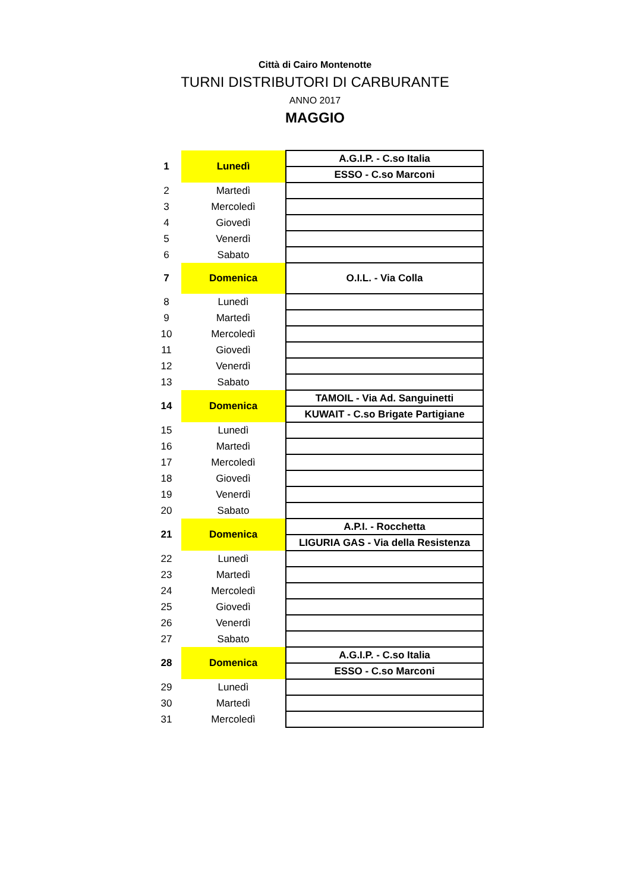Città di Cairo Montenotte
TURNI DISTRIBUTORI DI CARBURANTE
ANNO 2017
MAGGIO
| 1 | Lunedì | A.G.I.P. - C.so Italia |
| | | ESSO - C.so Marconi |
| 2 | Martedì | |
| 3 | Mercoledì | |
| 4 | Giovedì | |
| 5 | Venerdì | |
| 6 | Sabato | |
| 7 | Domenica | O.I.L. - Via Colla |
| 8 | Lunedì | |
| 9 | Martedì | |
| 10 | Mercoledì | |
| 11 | Giovedì | |
| 12 | Venerdì | |
| 13 | Sabato | |
| 14 | Domenica | TAMOIL - Via Ad. Sanguinetti |
| | | KUWAIT - C.so Brigate Partigiane |
| 15 | Lunedì | |
| 16 | Martedì | |
| 17 | Mercoledì | |
| 18 | Giovedì | |
| 19 | Venerdì | |
| 20 | Sabato | |
| 21 | Domenica | A.P.I. - Rocchetta |
| | | LIGURIA GAS - Via della Resistenza |
| 22 | Lunedì | |
| 23 | Martedì | |
| 24 | Mercoledì | |
| 25 | Giovedì | |
| 26 | Venerdì | |
| 27 | Sabato | |
| 28 | Domenica | A.G.I.P. - C.so Italia |
| | | ESSO - C.so Marconi |
| 29 | Lunedì | |
| 30 | Martedì | |
| 31 | Mercoledì | |